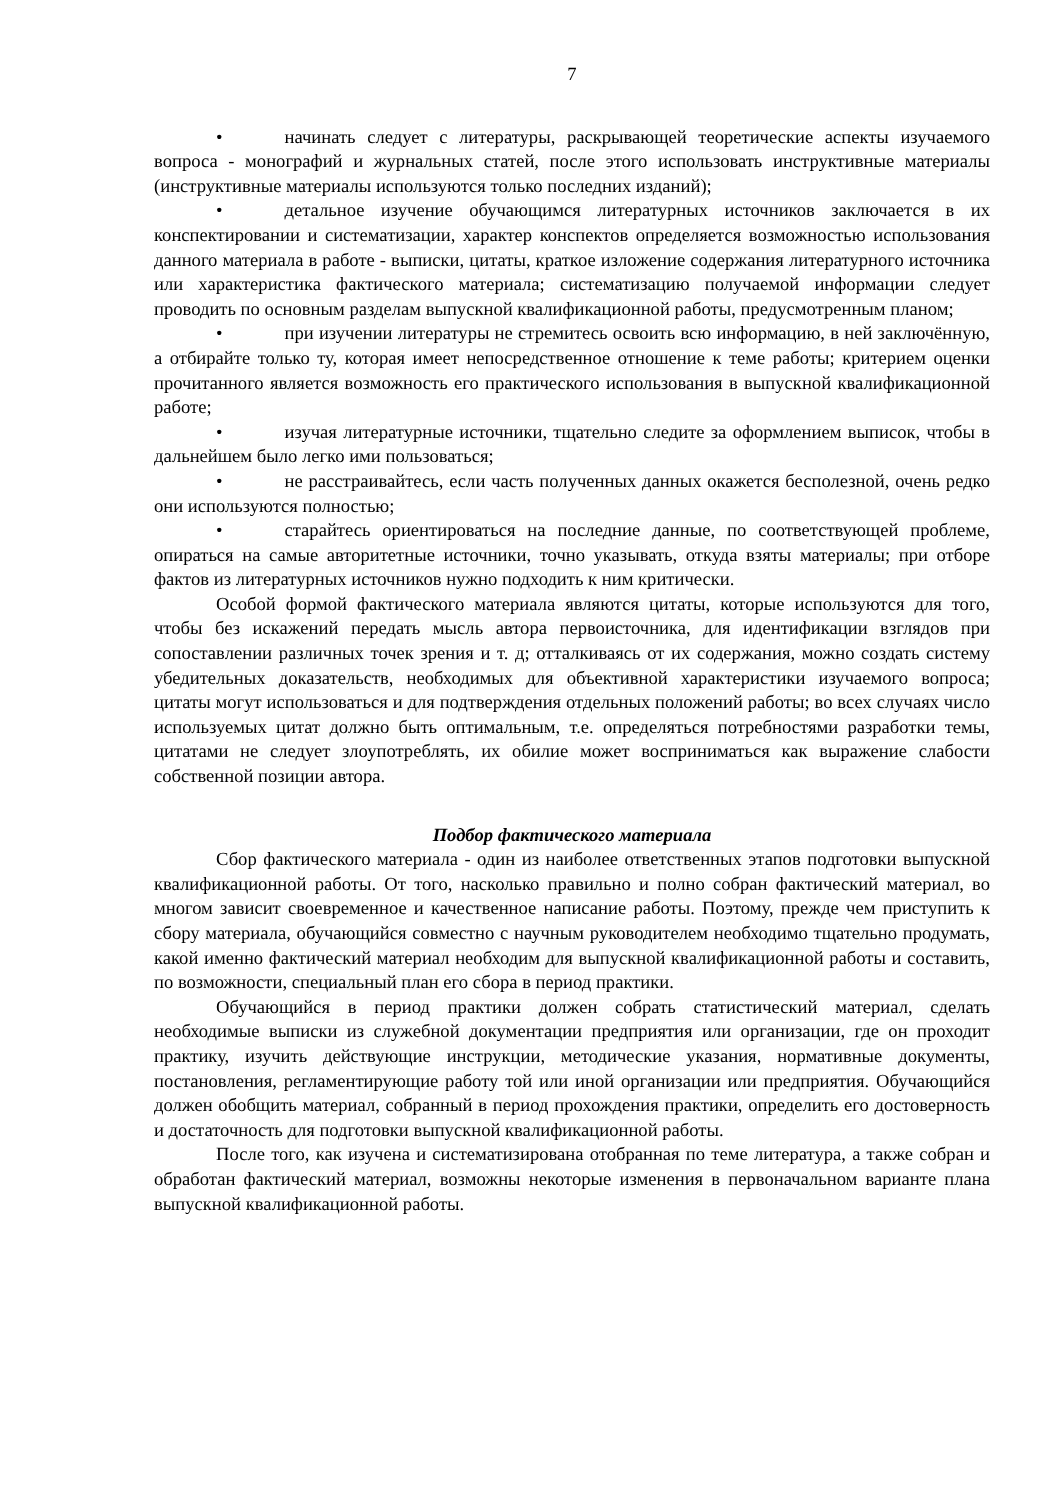7
• начинать следует с литературы, раскрывающей теоретические аспекты изучаемого вопроса - монографий и журнальных статей, после этого использовать инструктивные материалы (инструктивные материалы используются только последних изданий);
• детальное изучение обучающимся литературных источников заключается в их конспектировании и систематизации, характер конспектов определяется возможностью использования данного материала в работе - выписки, цитаты, краткое изложение содержания литературного источника или характеристика фактического материала; систематизацию получаемой информации следует проводить по основным разделам выпускной квалификационной работы, предусмотренным планом;
• при изучении литературы не стремитесь освоить всю информацию, в ней заключённую, а отбирайте только ту, которая имеет непосредственное отношение к теме работы; критерием оценки прочитанного является возможность его практического использования в выпускной квалификационной работе;
• изучая литературные источники, тщательно следите за оформлением выписок, чтобы в дальнейшем было легко ими пользоваться;
• не расстраивайтесь, если часть полученных данных окажется бесполезной, очень редко они используются полностью;
• старайтесь ориентироваться на последние данные, по соответствующей проблеме, опираться на самые авторитетные источники, точно указывать, откуда взяты материалы; при отборе фактов из литературных источников нужно подходить к ним критически.
Особой формой фактического материала являются цитаты, которые используются для того, чтобы без искажений передать мысль автора первоисточника, для идентификации взглядов при сопоставлении различных точек зрения и т. д; отталкиваясь от их содержания, можно создать систему убедительных доказательств, необходимых для объективной характеристики изучаемого вопроса; цитаты могут использоваться и для подтверждения отдельных положений работы; во всех случаях число используемых цитат должно быть оптимальным, т.е. определяться потребностями разработки темы, цитатами не следует злоупотреблять, их обилие может восприниматься как выражение слабости собственной позиции автора.
Подбор фактического материала
Сбор фактического материала - один из наиболее ответственных этапов подготовки выпускной квалификационной работы. От того, насколько правильно и полно собран фактический материал, во многом зависит своевременное и качественное написание работы. Поэтому, прежде чем приступить к сбору материала, обучающийся совместно с научным руководителем необходимо тщательно продумать, какой именно фактический материал необходим для выпускной квалификационной работы и составить, по возможности, специальный план его сбора в период практики.
Обучающийся в период практики должен собрать статистический материал, сделать необходимые выписки из служебной документации предприятия или организации, где он проходит практику, изучить действующие инструкции, методические указания, нормативные документы, постановления, регламентирующие работу той или иной организации или предприятия. Обучающийся должен обобщить материал, собранный в период прохождения практики, определить его достоверность и достаточность для подготовки выпускной квалификационной работы.
После того, как изучена и систематизирована отобранная по теме литература, а также собран и обработан фактический материал, возможны некоторые изменения в первоначальном варианте плана выпускной квалификационной работы.